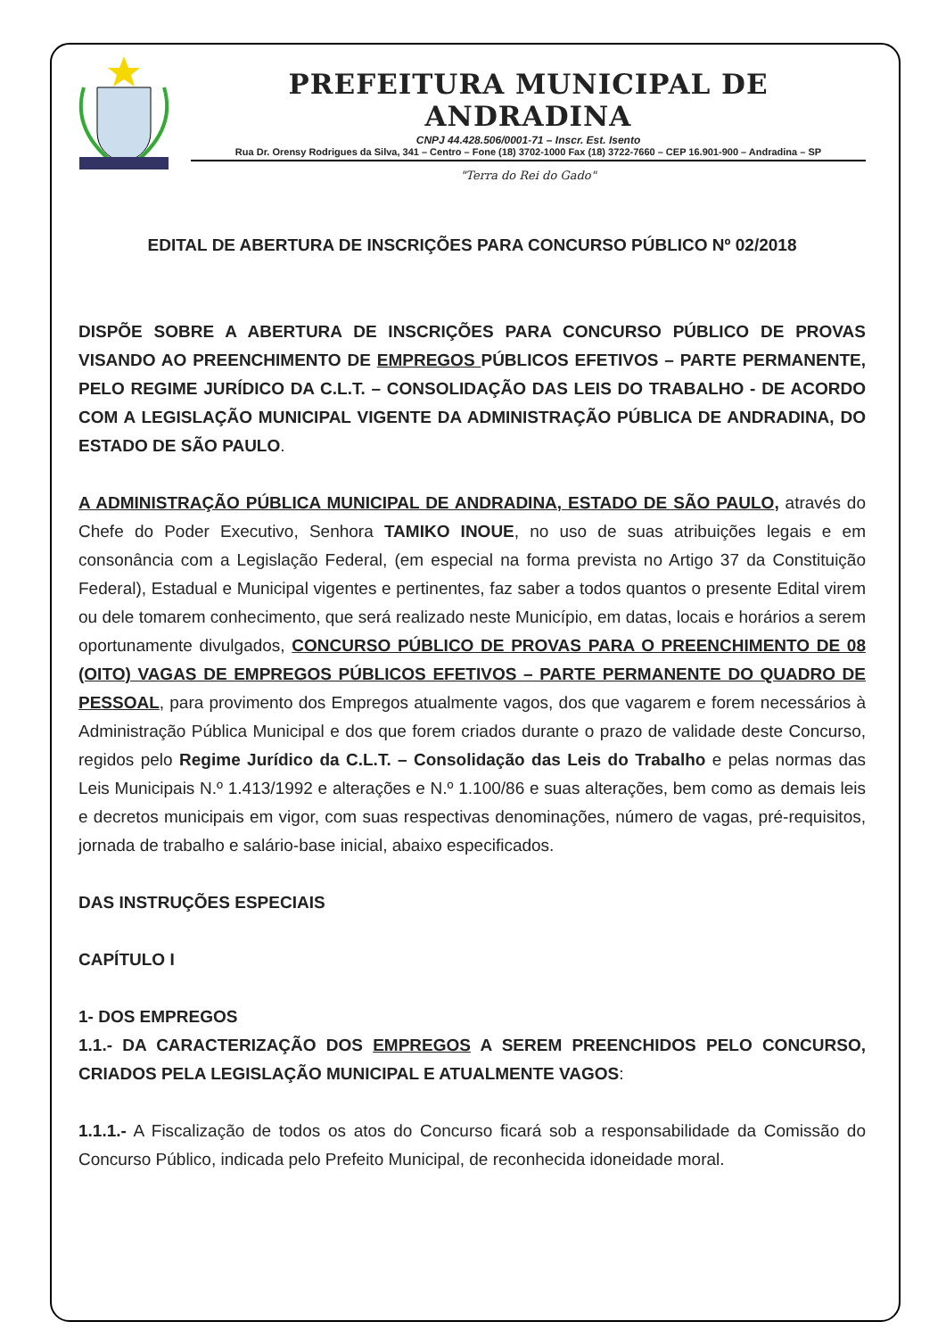PREFEITURA MUNICIPAL DE ANDRADINA
CNPJ 44.428.506/0001-71 – Inscr. Est. Isento
Rua Dr. Orensy Rodrigues da Silva, 341 – Centro – Fone (18) 3702-1000 Fax (18) 3722-7660 – CEP 16.901-900 – Andradina – SP
"Terra do Rei do Gado"
EDITAL DE ABERTURA DE INSCRIÇÕES PARA CONCURSO PÚBLICO Nº 02/2018
DISPÕE SOBRE A ABERTURA DE INSCRIÇÕES PARA CONCURSO PÚBLICO DE PROVAS VISANDO AO PREENCHIMENTO DE EMPREGOS PÚBLICOS EFETIVOS – PARTE PERMANENTE, PELO REGIME JURÍDICO DA C.L.T. – CONSOLIDAÇÃO DAS LEIS DO TRABALHO - DE ACORDO COM A LEGISLAÇÃO MUNICIPAL VIGENTE DA ADMINISTRAÇÃO PÚBLICA DE ANDRADINA, DO ESTADO DE SÃO PAULO.
A ADMINISTRAÇÃO PÚBLICA MUNICIPAL DE ANDRADINA, ESTADO DE SÃO PAULO, através do Chefe do Poder Executivo, Senhora TAMIKO INOUE, no uso de suas atribuições legais e em consonância com a Legislação Federal, (em especial na forma prevista no Artigo 37 da Constituição Federal), Estadual e Municipal vigentes e pertinentes, faz saber a todos quantos o presente Edital virem ou dele tomarem conhecimento, que será realizado neste Município, em datas, locais e horários a serem oportunamente divulgados, CONCURSO PÚBLICO DE PROVAS PARA O PREENCHIMENTO DE 08 (OITO) VAGAS DE EMPREGOS PÚBLICOS EFETIVOS – PARTE PERMANENTE DO QUADRO DE PESSOAL, para provimento dos Empregos atualmente vagos, dos que vagarem e forem necessários à Administração Pública Municipal e dos que forem criados durante o prazo de validade deste Concurso, regidos pelo Regime Jurídico da C.L.T. – Consolidação das Leis do Trabalho e pelas normas das Leis Municipais N.º 1.413/1992 e alterações e N.º 1.100/86 e suas alterações, bem como as demais leis e decretos municipais em vigor, com suas respectivas denominações, número de vagas, pré-requisitos, jornada de trabalho e salário-base inicial, abaixo especificados.
DAS INSTRUÇÕES ESPECIAIS
CAPÍTULO I
1- DOS EMPREGOS
1.1.- DA CARACTERIZAÇÃO DOS EMPREGOS A SEREM PREENCHIDOS PELO CONCURSO, CRIADOS PELA LEGISLAÇÃO MUNICIPAL E ATUALMENTE VAGOS:
1.1.1.- A Fiscalização de todos os atos do Concurso ficará sob a responsabilidade da Comissão do Concurso Público, indicada pelo Prefeito Municipal, de reconhecida idoneidade moral.